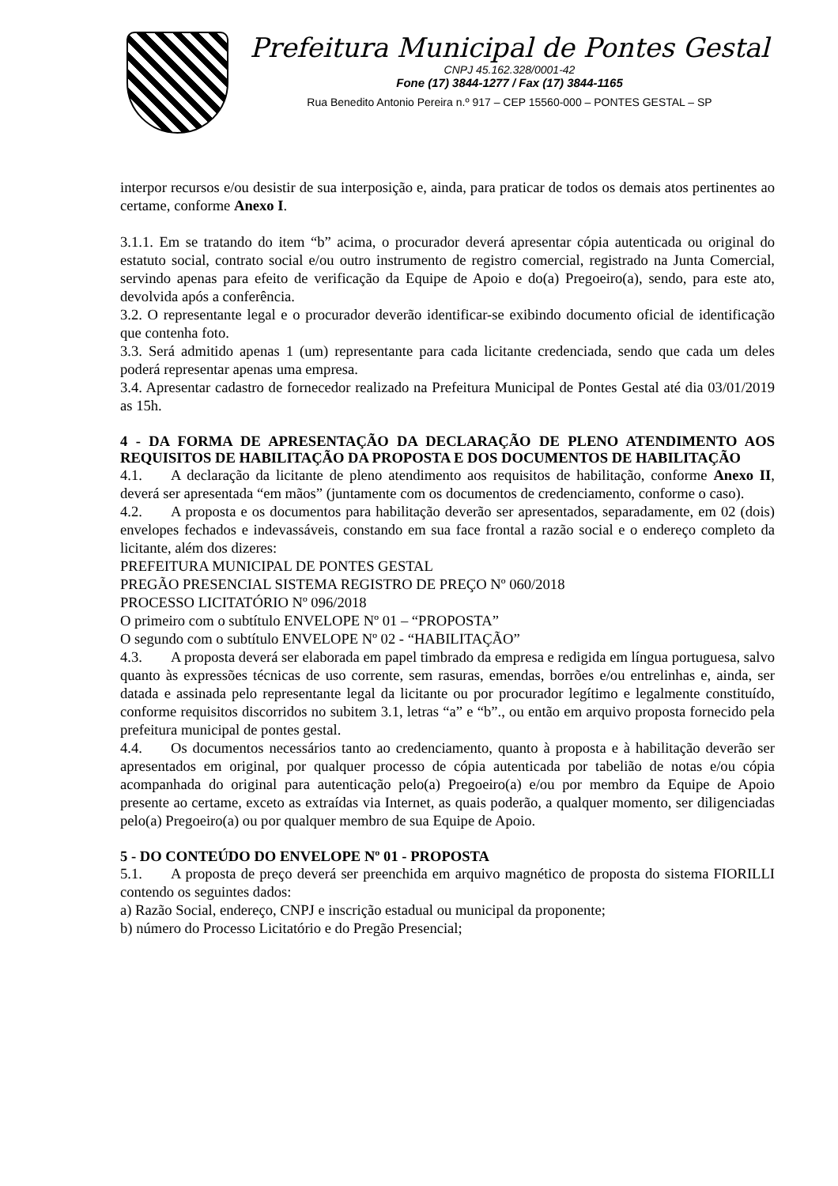Prefeitura Municipal de Pontes Gestal
CNPJ 45.162.328/0001-42
Fone (17) 3844-1277 / Fax (17) 3844-1165
Rua Benedito Antonio Pereira n.º 917 – CEP 15560-000 – PONTES GESTAL – SP
interpor recursos e/ou desistir de sua interposição e, ainda, para praticar de todos os demais atos pertinentes ao certame, conforme Anexo I.
3.1.1. Em se tratando do item “b” acima, o procurador deverá apresentar cópia autenticada ou original do estatuto social, contrato social e/ou outro instrumento de registro comercial, registrado na Junta Comercial, servindo apenas para efeito de verificação da Equipe de Apoio e do(a) Pregoeiro(a), sendo, para este ato, devolvida após a conferência.
3.2. O representante legal e o procurador deverão identificar-se exibindo documento oficial de identificação que contenha foto.
3.3. Será admitido apenas 1 (um) representante para cada licitante credenciada, sendo que cada um deles poderá representar apenas uma empresa.
3.4. Apresentar cadastro de fornecedor realizado na Prefeitura Municipal de Pontes Gestal até dia 03/01/2019 as 15h.
4 - DA FORMA DE APRESENTAÇÃO DA DECLARAÇÃO DE PLENO ATENDIMENTO AOS REQUISITOS DE HABILITAÇÃO DA PROPOSTA E DOS DOCUMENTOS DE HABILITAÇÃO
4.1. A declaração da licitante de pleno atendimento aos requisitos de habilitação, conforme Anexo II, deverá ser apresentada “em mãos” (juntamente com os documentos de credenciamento, conforme o caso).
4.2. A proposta e os documentos para habilitação deverão ser apresentados, separadamente, em 02 (dois) envelopes fechados e indevassáveis, constando em sua face frontal a razão social e o endereço completo da licitante, além dos dizeres:
PREFEITURA MUNICIPAL DE PONTES GESTAL
PREGÃO PRESENCIAL SISTEMA REGISTRO DE PREÇO Nº 060/2018
PROCESSO LICITATÓRIO Nº 096/2018
O primeiro com o subtítulo ENVELOPE Nº 01 – “PROPOSTA”
O segundo com o subtítulo ENVELOPE Nº 02 - “HABILITAÇÃO”
4.3. A proposta deverá ser elaborada em papel timbrado da empresa e redigida em língua portuguesa, salvo quanto às expressões técnicas de uso corrente, sem rasuras, emendas, borrões e/ou entrelinhas e, ainda, ser datada e assinada pelo representante legal da licitante ou por procurador legítimo e legalmente constituído, conforme requisitos discorridos no subitem 3.1, letras “a” e “b”., ou então em arquivo proposta fornecido pela prefeitura municipal de pontes gestal.
4.4. Os documentos necessários tanto ao credenciamento, quanto à proposta e à habilitação deverão ser apresentados em original, por qualquer processo de cópia autenticada por tabelião de notas e/ou cópia acompanhada do original para autenticação pelo(a) Pregoeiro(a) e/ou por membro da Equipe de Apoio presente ao certame, exceto as extraídas via Internet, as quais poderão, a qualquer momento, ser diligenciadas pelo(a) Pregoeiro(a) ou por qualquer membro de sua Equipe de Apoio.
5 - DO CONTEÚDO DO ENVELOPE Nº 01 - PROPOSTA
5.1. A proposta de preço deverá ser preenchida em arquivo magnético de proposta do sistema FIORILLI contendo os seguintes dados:
a) Razão Social, endereço, CNPJ e inscrição estadual ou municipal da proponente;
b) número do Processo Licitatório e do Pregão Presencial;